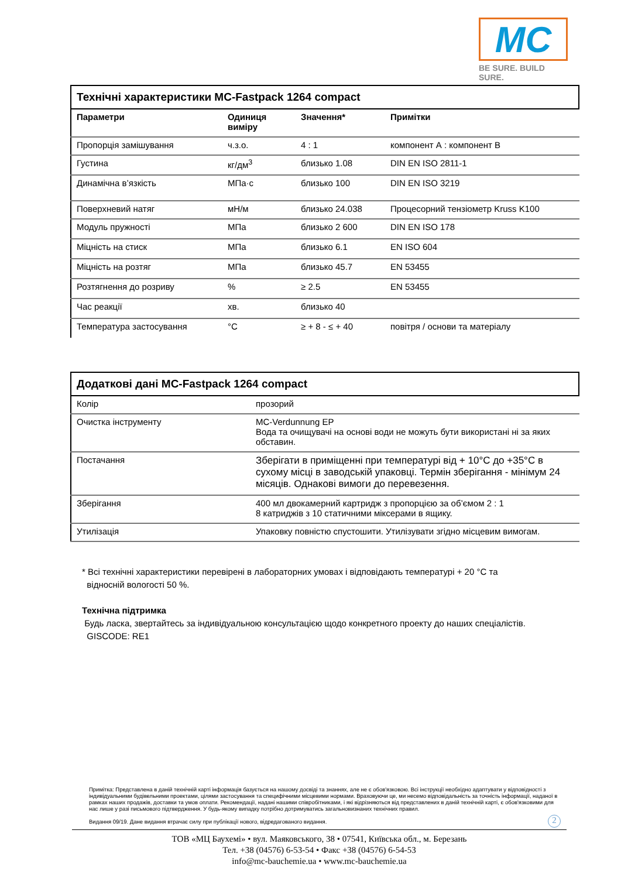MC
BE SURE. BUILD SURE.
Технічні характеристики MC-Fastpack 1264 compact
| Параметри | Одиниця виміру | Значення* | Примітки |
| --- | --- | --- | --- |
| Пропорція замішування | ч.з.о. | 4 : 1 | компонент А : компонент В |
| Густина | кг/дм<sup>3</sup> | близько 1.08 | DIN EN ISO 2811-1 |
| Динамічна в’язкість | МПа·с | близько 100 | DIN EN ISO 3219 |
| Поверхневий натяг | мН/м | близько 24.038 | Процесорний тензіометр Kruss K100 |
| Модуль пружності | МПа | близько 2 600 | DIN EN ISO 178 |
| Міцність на стиск | МПа | близько 6.1 | EN ISO 604 |
| Міцність на розтяг | МПа | близько 45.7 | EN 53455 |
| Розтягнення до розриву | % | ≥ 2.5 | EN 53455 |
| Час реакції | хв. | близько 40 | |
| Температура застосування | °C | ≥ + 8 - ≤ + 40 | повітря / основи та матеріалу |
Додаткові дані MC-Fastpack 1264 compact
| Колір | прозорий |
| Очистка інструменту | MC-Verdunnung EP Вода та очищувачі на основі води не можуть бути використані ні за яких обставин. |
| Постачання | Зберігати в приміщенні при температурі від + 10°C до +35°C в сухому місці в заводській упаковці. Термін зберігання - мінімум 24 місяців. Однакові вимоги до перевезення. |
| Зберігання | 400 мл двокамерний картридж з пропорцією за об’ємом 2 : 1 8 катриджів з 10 статичними міксерами в ящику. |
| Утилізація | Упаковку повністю спустошити. Утилізувати згідно місцевим вимогам. |
* Всі технічні характеристики перевірені в лабораторних умовах і відповідають температурі + 20 °C та
відносній вологості 50 %.
Технічна підтримка
Будь ласка, звертайтесь за індивідуальною консультацією щодо конкретного проекту до наших спеціалістів.
GISCODE: RE1
Примітка: Представлена в даній технічній карті інформація базується на нашому досвіді та знаннях, але не є обов'язковою. Всі інструкції необхідно адаптувати у відповідності з індивідуальними будівельними проектами, цілями застосування та специфічними місцевими нормами. Враховуючи це, ми несемо відповідальність за точність інформації, наданої в рамках наших продажів, доставки та умов оплати. Рекомендації, надані нашими співробітниками, і які відрізняються від представлених в даній технічній карті, є обов'язковими для нас лише у разі письмового підтвердження. У будь-якому випадку потрібно дотримуватись загальновизнаних технічних правил.
Видання 09/19. Дане видання втрачає силу при публікації нового, відредагованого видання.
2
ТОВ «МЦ Баухемі» • вул. Маяковського, 38 • 07541, Київська обл., м. Березань
Тел. +38 (04576) 6-53-54 • Факс +38 (04576) 6-54-53
info@mc-bauchemie.ua • www.mc-bauchemie.ua